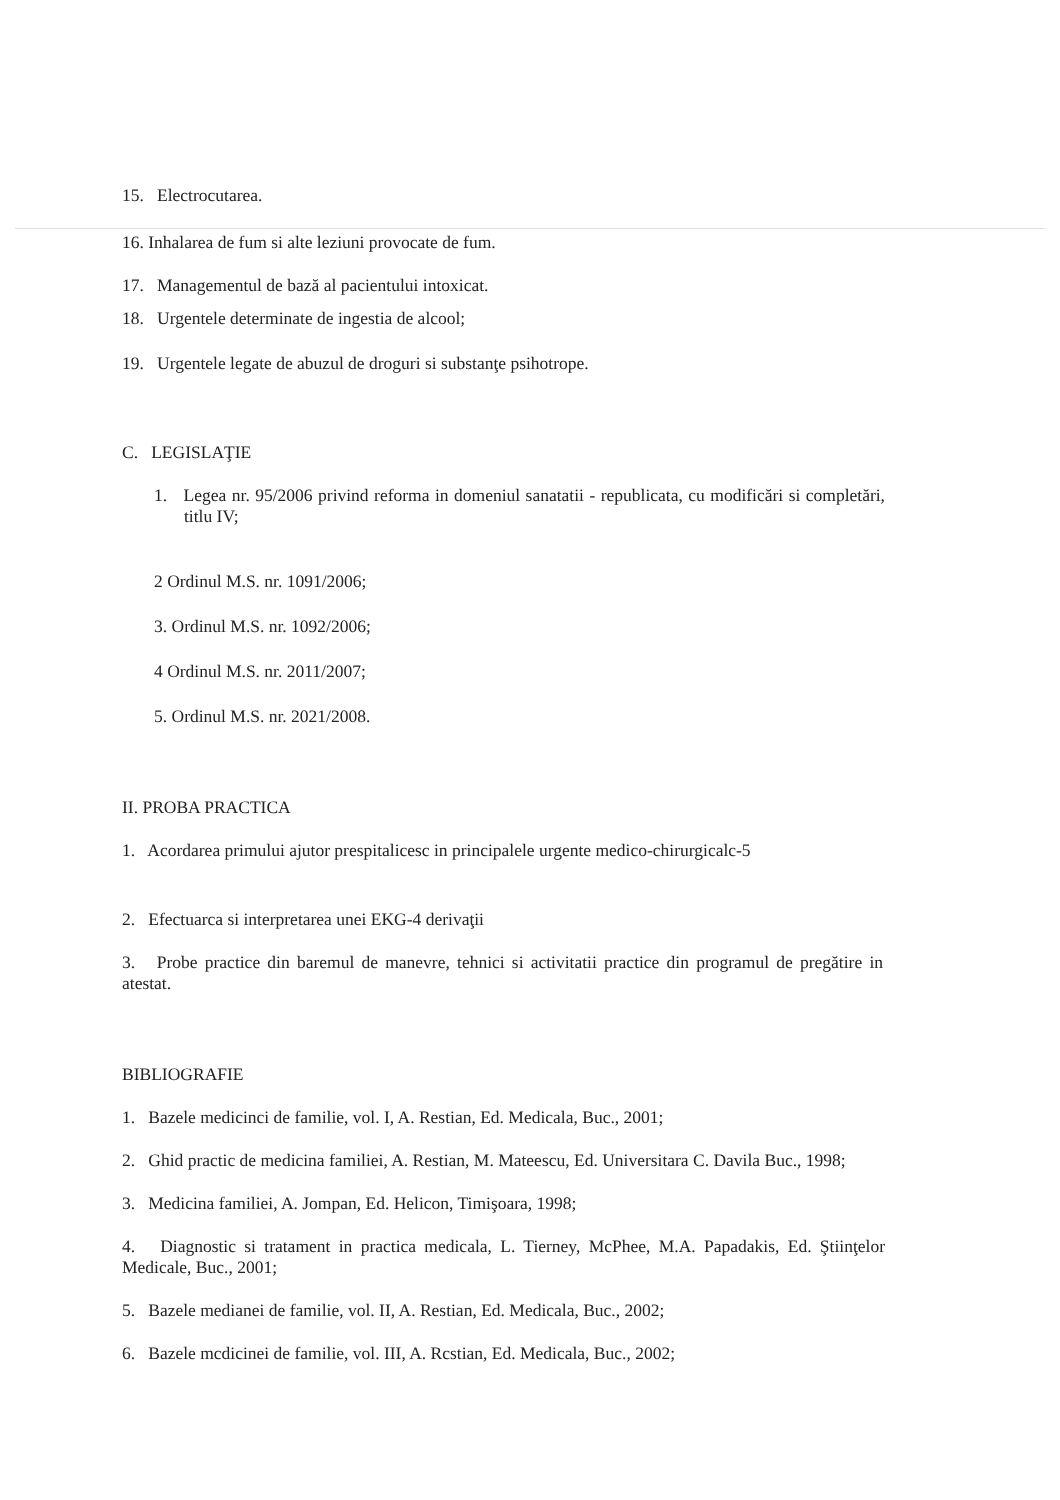15. Electrocutarea.
16. Inhalarea de fum si alte leziuni provocate de fum.
17. Managementul de bază al pacientului intoxicat.
18. Urgentele determinate de ingestia de alcool;
19. Urgentele legate de abuzul de droguri si substanţe psihotrope.
C. LEGISLAŢIE
1. Legea nr. 95/2006 privind reforma in domeniul sanatatii - republicata, cu modificări si completări, titlu IV;
2 Ordinul M.S. nr. 1091/2006;
3. Ordinul M.S. nr. 1092/2006;
4 Ordinul M.S. nr. 2011/2007;
5. Ordinul M.S. nr. 2021/2008.
II. PROBA PRACTICA
1. Acordarea primului ajutor prespitalicesc in principalele urgente medico-chirurgicalc-5
2. Efectuarca si interpretarea unei EKG-4 derivaţii
3. Probe practice din baremul de manevre, tehnici si activitatii practice din programul de pregătire in atestat.
BIBLIOGRAFIE
1. Bazele medicinci de familie, vol. I, A. Restian, Ed. Medicala, Buc., 2001;
2. Ghid practic de medicina familiei, A. Restian, M. Mateescu, Ed. Universitara C. Davila Buc., 1998;
3. Medicina familiei, A. Jompan, Ed. Helicon, Timişoara, 1998;
4. Diagnostic si tratament in practica medicala, L. Tierney, McPhee, M.A. Papadakis, Ed. Ştiinţelor Medicale, Buc., 2001;
5. Bazele medianei de familie, vol. II, A. Restian, Ed. Medicala, Buc., 2002;
6. Bazele mcdicinei de familie, vol. III, A. Rcstian, Ed. Medicala, Buc., 2002;